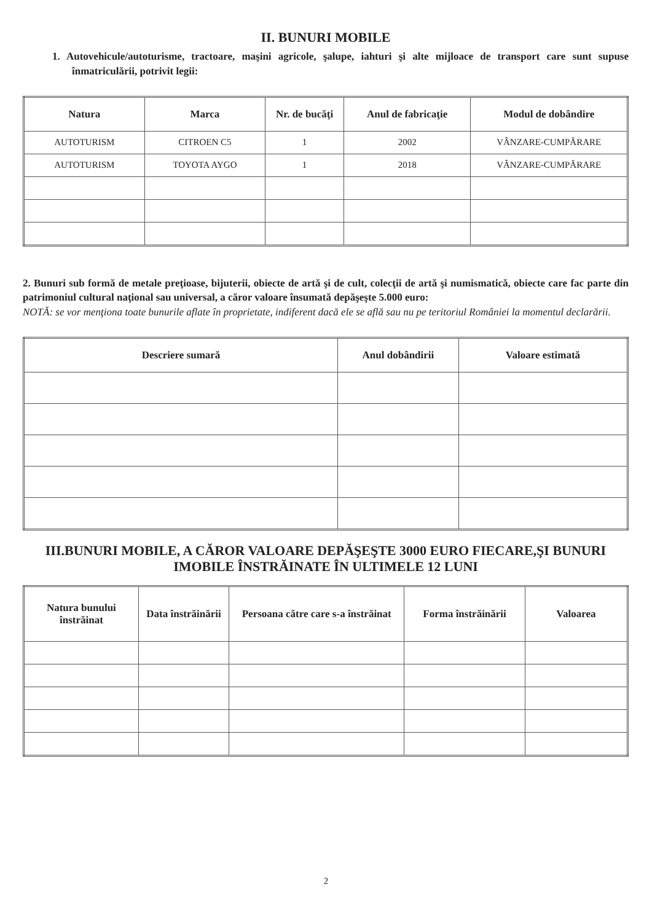II. BUNURI MOBILE
1. Autovehicule/autoturisme, tractoare, maşini agricole, şalupe, iahturi şi alte mijloace de transport care sunt supuse înmatriculării, potrivit legii:
| Natura | Marca | Nr. de bucăţi | Anul de fabricaţie | Modul de dobândire |
| --- | --- | --- | --- | --- |
| AUTOTURISM | CITROEN C5 | 1 | 2002 | VÂNZARE-CUMPĂRARE |
| AUTOTURISM | TOYOTA AYGO | 1 | 2018 | VÂNZARE-CUMPĂRARE |
2. Bunuri sub formă de metale preţioase, bijuterii, obiecte de artă şi de cult, colecţii de artă şi numismatică, obiecte care fac parte din patrimoniul cultural naţional sau universal, a căror valoare însumată depăşeşte 5.000 euro:
NOTĂ: se vor menţiona toate bunurile aflate în proprietate, indiferent dacă ele se află sau nu pe teritoriul României la momentul declarării.
| Descriere sumară | Anul dobândirii | Valoare estimată |
| --- | --- | --- |
III.BUNURI MOBILE, A CĂROR VALOARE DEPĂŞEŞTE 3000 EURO FIECARE,ŞI BUNURI IMOBILE ÎNSTRĂINATE ÎN ULTIMELE 12 LUNI
| Natura bunului înstrăinat | Data înstrăinării | Persoana către care s-a înstrăinat | Forma înstrăinării | Valoarea |
| --- | --- | --- | --- | --- |
2